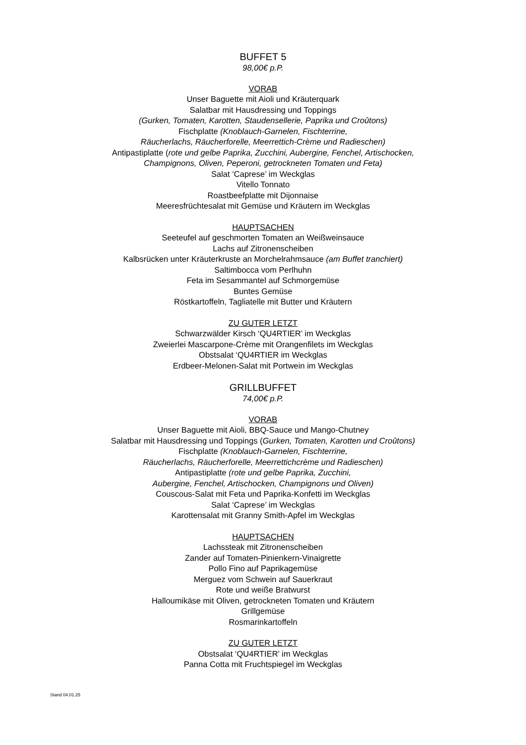BUFFET 5
98,00€ p.P.
VORAB
Unser Baguette mit Aioli und Kräuterquark
Salatbar mit Hausdressing und Toppings
(Gurken, Tomaten, Karotten, Staudensellerie, Paprika und Croûtons)
Fischplatte (Knoblauch-Garnelen, Fischterrine,
Räucherlachs, Räucherforelle, Meerrettich-Crème und Radieschen)
Antipastiplatte (rote und gelbe Paprika, Zucchini, Aubergine, Fenchel, Artischocken,
Champignons, Oliven, Peperoni, getrockneten Tomaten und Feta)
Salat ‘Caprese’ im Weckglas
Vitello Tonnato
Roastbeefplatte mit Dijonnaise
Meeresfrüchtesalat mit Gemüse und Kräutern im Weckglas
HAUPTSACHEN
Seeteufel auf geschmorten Tomaten an Weißweinsauce
Lachs auf Zitronenscheiben
Kalbsrücken unter Kräuterkruste an Morchelrahmsauce (am Buffet tranchiert)
Saltimbocca vom Perlhuhn
Feta im Sesammantel auf Schmorgemüse
Buntes Gemüse
Röstkartoffeln, Tagliatelle mit Butter und Kräutern
ZU GUTER LETZT
Schwarzwälder Kirsch ‘QU4RTIER’ im Weckglas
Zweierlei Mascarpone-Crème mit Orangenfilets im Weckglas
Obstsalat ‘QU4RTIER im Weckglas
Erdbeer-Melonen-Salat mit Portwein im Weckglas
GRILLBUFFET
74,00€ p.P.
VORAB
Unser Baguette mit Aioli, BBQ-Sauce und Mango-Chutney
Salatbar mit Hausdressing und Toppings (Gurken, Tomaten, Karotten und Croûtons)
Fischplatte (Knoblauch-Garnelen, Fischterrine,
Räucherlachs, Räucherforelle, Meerrettichcrème und Radieschen)
Antipastiplatte (rote und gelbe Paprika, Zucchini,
Aubergine, Fenchel, Artischocken, Champignons und Oliven)
Couscous-Salat mit Feta und Paprika-Konfetti im Weckglas
Salat ‘Caprese’ im Weckglas
Karottensalat mit Granny Smith-Apfel im Weckglas
HAUPTSACHEN
Lachssteak mit Zitronenscheiben
Zander auf Tomaten-Pinienkern-Vinaigrette
Pollo Fino auf Paprikagemüse
Merguez vom Schwein auf Sauerkraut
Rote und weiße Bratwurst
Halloumikäse mit Oliven, getrockneten Tomaten und Kräutern
Grillgemüse
Rosmarinkartoffeln
ZU GUTER LETZT
Obstsalat ‘QU4RTIER’ im Weckglas
Panna Cotta mit Fruchtspiegel im Weckglas
Stand 04.01.25